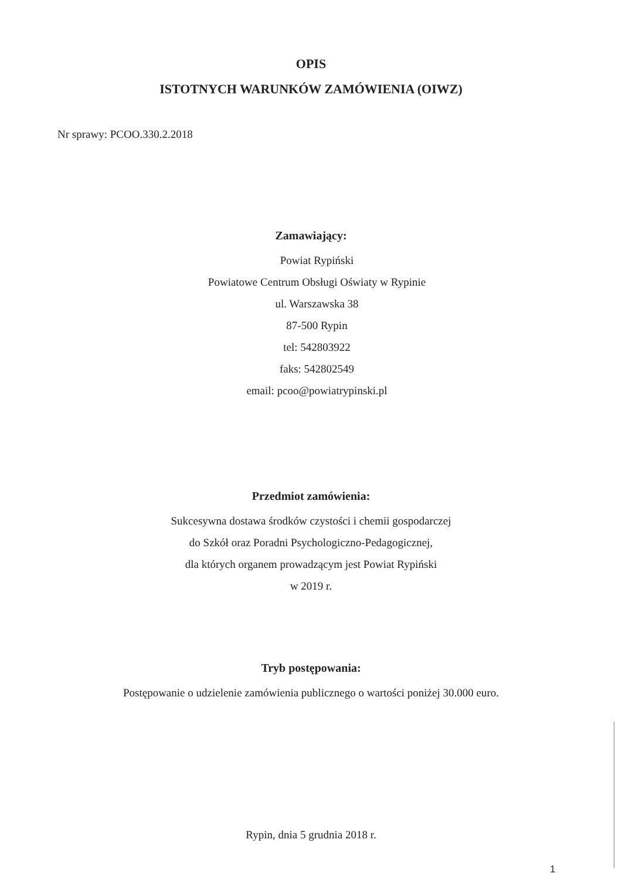OPIS
ISTOTNYCH WARUNKÓW ZAMÓWIENIA (OIWZ)
Nr sprawy: PCOO.330.2.2018
Zamawiający:
Powiat Rypiński
Powiatowe Centrum Obsługi Oświaty w Rypinie
ul. Warszawska 38
87-500 Rypin
tel: 542803922
faks: 542802549
email: pcoo@powiatrypinski.pl
Przedmiot zamówienia:
Sukcesywna dostawa środków czystości i chemii gospodarczej
do Szkół oraz Poradni Psychologiczno-Pedagogicznej,
dla których organem prowadzącym jest Powiat Rypiński
w 2019 r.
Tryb postępowania:
Postępowanie o udzielenie zamówienia publicznego o wartości poniżej 30.000 euro.
Rypin, dnia 5 grudnia 2018 r.
1